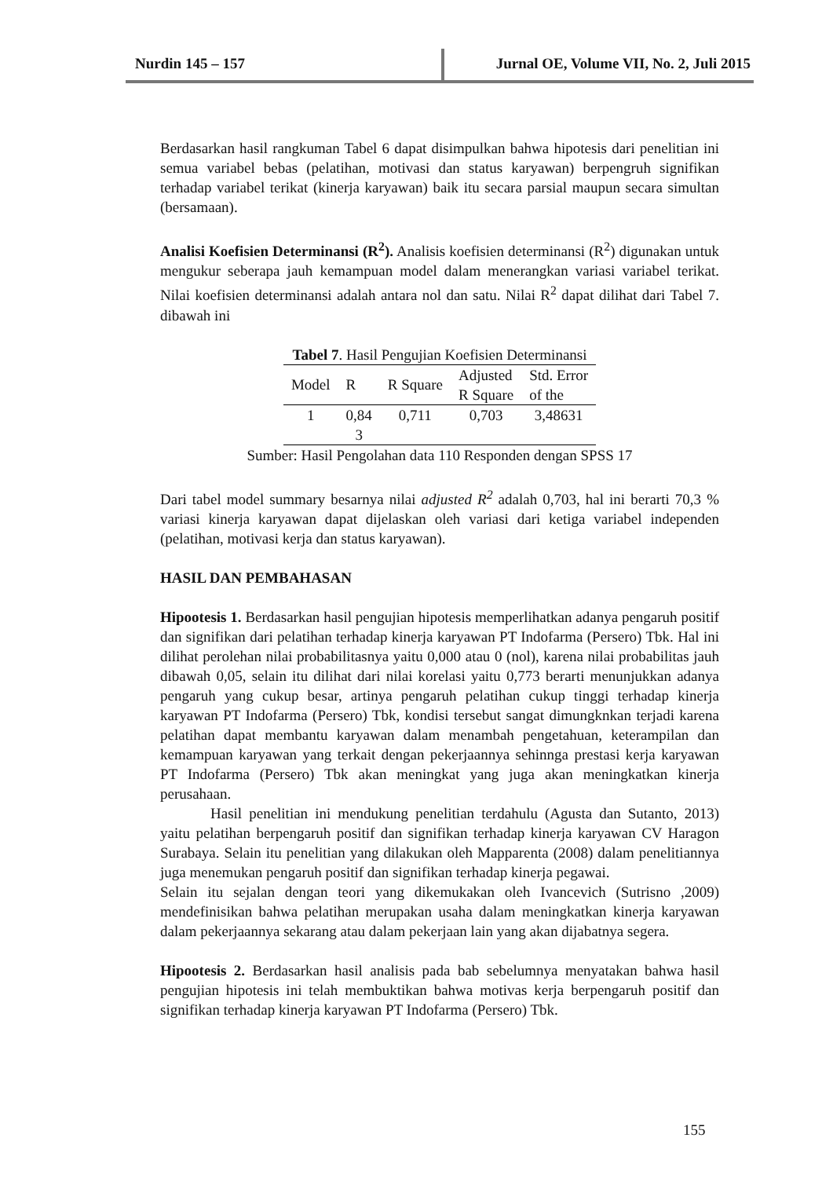Nurdin 145 – 157 Jurnal OE, Volume VII, No. 2, Juli 2015
Berdasarkan hasil rangkuman Tabel 6 dapat disimpulkan bahwa hipotesis dari penelitian ini semua variabel bebas (pelatihan, motivasi dan status karyawan) berpengruh signifikan terhadap variabel terikat (kinerja karyawan) baik itu secara parsial maupun secara simultan (bersamaan).
Analisi Koefisien Determinansi (R<sup>2</sup>). Analisis koefisien determinansi (R<sup>2</sup>) digunakan untuk mengukur seberapa jauh kemampuan model dalam menerangkan variasi variabel terikat. Nilai koefisien determinansi adalah antara nol dan satu. Nilai R<sup>2</sup> dapat dilihat dari Tabel 7. dibawah ini
Tabel 7 . Hasil Pengujian Koefisien Determinansi
| Model | R | R Square | Adjusted R Square | Std. Error of the |
| --- | --- | --- | --- | --- |
| 1 | 0,84 3 | 0,711 | 0,703 | 3,48631 |
Sumber: Hasil Pengolahan data 110 Responden dengan SPSS 17
Dari tabel model summary besarnya nilai adjusted R<sup>2</sup> adalah 0,703, hal ini berarti 70,3 % variasi kinerja karyawan dapat dijelaskan oleh variasi dari ketiga variabel independen (pelatihan, motivasi kerja dan status karyawan).
HASIL DAN PEMBAHASAN
Hipootesis 1. Berdasarkan hasil pengujian hipotesis memperlihatkan adanya pengaruh positif dan signifikan dari pelatihan terhadap kinerja karyawan PT Indofarma (Persero) Tbk. Hal ini dilihat perolehan nilai probabilitasnya yaitu 0,000 atau 0 (nol), karena nilai probabilitas jauh dibawah 0,05, selain itu dilihat dari nilai korelasi yaitu 0,773 berarti menunjukkan adanya pengaruh yang cukup besar, artinya pengaruh pelatihan cukup tinggi terhadap kinerja karyawan PT Indofarma (Persero) Tbk, kondisi tersebut sangat dimungknkan terjadi karena pelatihan dapat membantu karyawan dalam menambah pengetahuan, keterampilan dan kemampuan karyawan yang terkait dengan pekerjaannya sehinnga prestasi kerja karyawan PT Indofarma (Persero) Tbk akan meningkat yang juga akan meningkatkan kinerja perusahaan.
Hasil penelitian ini mendukung penelitian terdahulu (Agusta dan Sutanto, 2013) yaitu pelatihan berpengaruh positif dan signifikan terhadap kinerja karyawan CV Haragon Surabaya. Selain itu penelitian yang dilakukan oleh Mapparenta (2008) dalam penelitiannya juga menemukan pengaruh positif dan signifikan terhadap kinerja pegawai.
Selain itu sejalan dengan teori yang dikemukakan oleh Ivancevich (Sutrisno ,2009) mendefinisikan bahwa pelatihan merupakan usaha dalam meningkatkan kinerja karyawan dalam pekerjaannya sekarang atau dalam pekerjaan lain yang akan dijabatnya segera.
Hipootesis 2. Berdasarkan hasil analisis pada bab sebelumnya menyatakan bahwa hasil pengujian hipotesis ini telah membuktikan bahwa motivas kerja berpengaruh positif dan signifikan terhadap kinerja karyawan PT Indofarma (Persero) Tbk.
155